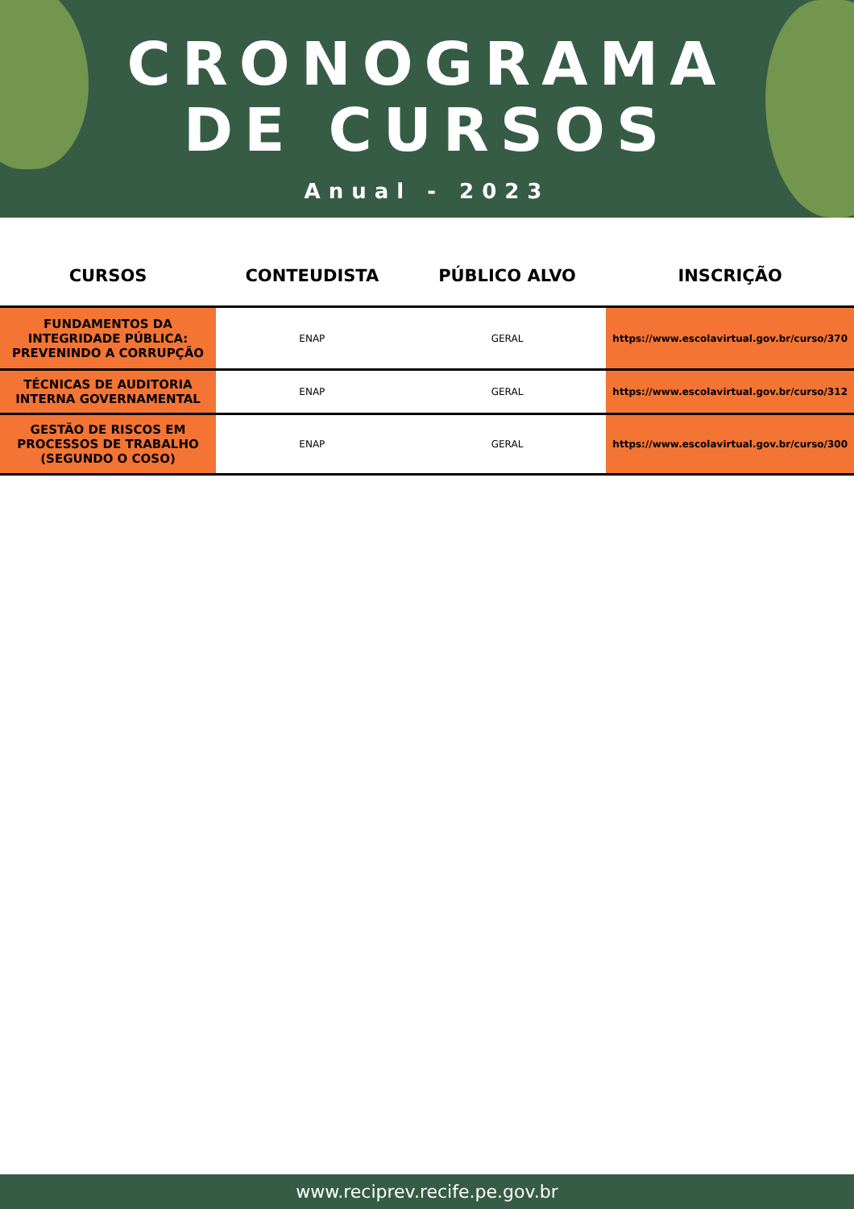CRONOGRAMA
DE CURSOS
Anual - 2023
| CURSOS | CONTEUDISTA | PÚBLICO ALVO | INSCRIÇÃO |
| --- | --- | --- | --- |
| FUNDAMENTOS DA INTEGRIDADE PÚBLICA: PREVENINDO A CORRUPÇÃO | ENAP | GERAL | https://www.escolavirtual.gov.br/curso/370 |
| TÉCNICAS DE AUDITORIA INTERNA GOVERNAMENTAL | ENAP | GERAL | https://www.escolavirtual.gov.br/curso/312 |
| GESTÃO DE RISCOS EM PROCESSOS DE TRABALHO (SEGUNDO O COSO) | ENAP | GERAL | https://www.escolavirtual.gov.br/curso/300 |
www.reciprev.recife.pe.gov.br